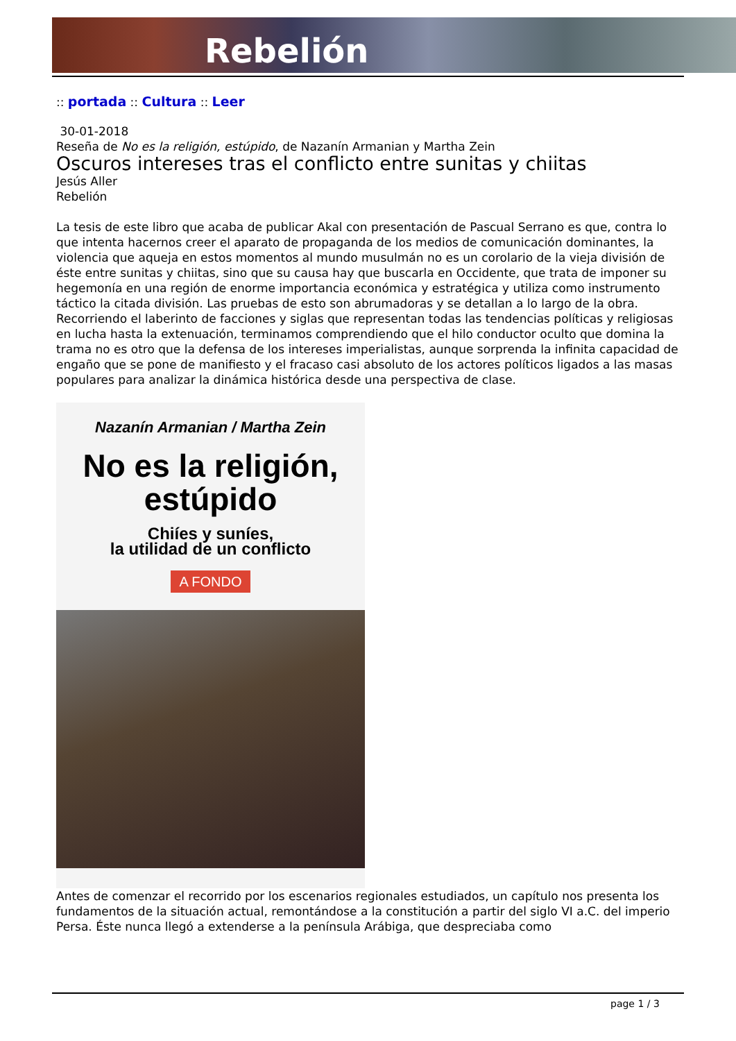Rebelión
:: portada :: Cultura :: Leer
30-01-2018
Reseña de No es la religión, estúpido, de Nazanín Armanian y Martha Zein
Oscuros intereses tras el conflicto entre sunitas y chiitas
Jesús Aller
Rebelión
La tesis de este libro que acaba de publicar Akal con presentación de Pascual Serrano es que, contra lo que intenta hacernos creer el aparato de propaganda de los medios de comunicación dominantes, la violencia que aqueja en estos momentos al mundo musulmán no es un corolario de la vieja división de éste entre sunitas y chiitas, sino que su causa hay que buscarla en Occidente, que trata de imponer su hegemonía en una región de enorme importancia económica y estratégica y utiliza como instrumento táctico la citada división. Las pruebas de esto son abrumadoras y se detallan a lo largo de la obra. Recorriendo el laberinto de facciones y siglas que representan todas las tendencias políticas y religiosas en lucha hasta la extenuación, terminamos comprendiendo que el hilo conductor oculto que domina la trama no es otro que la defensa de los intereses imperialistas, aunque sorprenda la infinita capacidad de engaño que se pone de manifiesto y el fracaso casi absoluto de los actores políticos ligados a las masas populares para analizar la dinámica histórica desde una perspectiva de clase.
Nazanín Armanian / Martha Zein
No es la religión,
estúpido
Chiíes y suníes,
la utilidad de un conflicto
A FONDO
Antes de comenzar el recorrido por los escenarios regionales estudiados, un capítulo nos presenta los fundamentos de la situación actual, remontándose a la constitución a partir del siglo VI a.C. del imperio Persa. Éste nunca llegó a extenderse a la península Arábiga, que despreciaba como
page 1 / 3